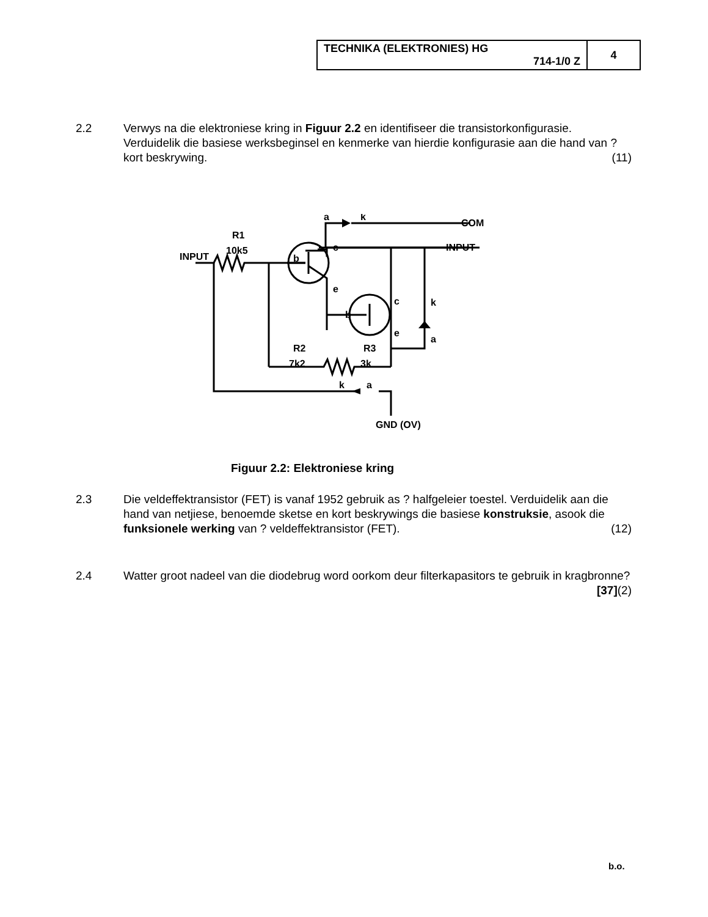| TECHNIKA (ELEKTRONIES) HG 714-1/0 Z | 4 |
2.2 Verwys na die elektroniese kring in Figuur 2.2 en identifiseer die transistorkonfigurasie. Verduidelik die basiese werksbeginsel en kenmerke van hierdie konfigurasie aan die hand van ? kort beskrywing. (11)
INPUT
R1
10k5
a
k
COM
INPUT
b
c
e
b
c
e
k
a
R2
7k2
R3
3k
k
a
GND (OV)
Figuur 2.2: Elektroniese kring
2.3 Die veldeffektransistor (FET) is vanaf 1952 gebruik as ? halfgeleier toestel. Verduidelik aan die hand van netjiese, benoemde sketse en kort beskrywings die basiese konstruksie, asook die funksionele werking van ? veldeffektransistor (FET). (12)
2.4 Watter groot nadeel van die diodebrug word oorkom deur filterkapasitors te gebruik in kragbronne? (2)
[37]
b.o.